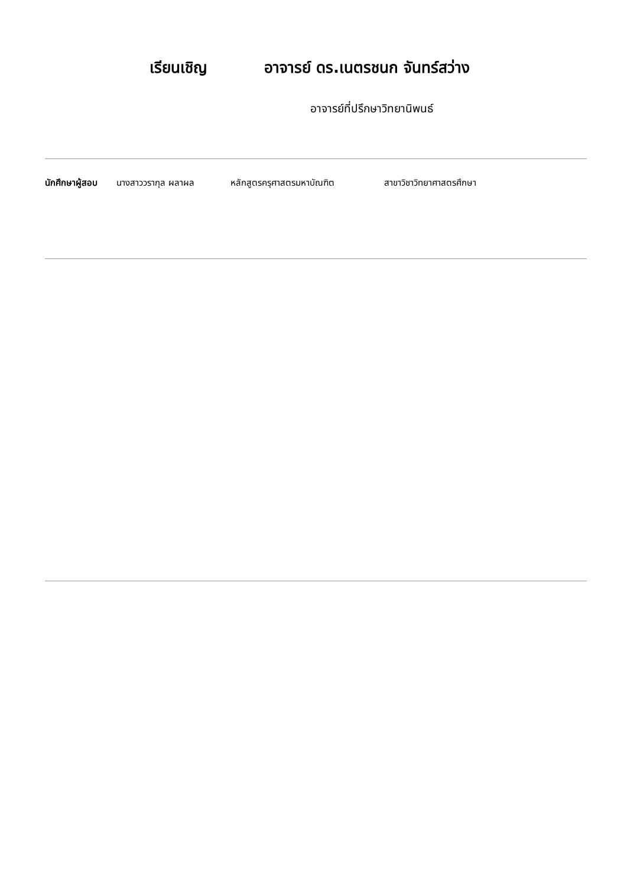เรียนเชิญ อาจารย์ ดร.เนตรชนก จันทร์สว่าง
อาจารย์ที่ปรึกษาวิทยานิพนธ์
นักศึกษาผู้สอบ นางสาววรากุล ผลาผล หลักสูตรครุศาสตรมหาบัณฑิต สาขาวิชาวิทยาศาสตรศึกษา